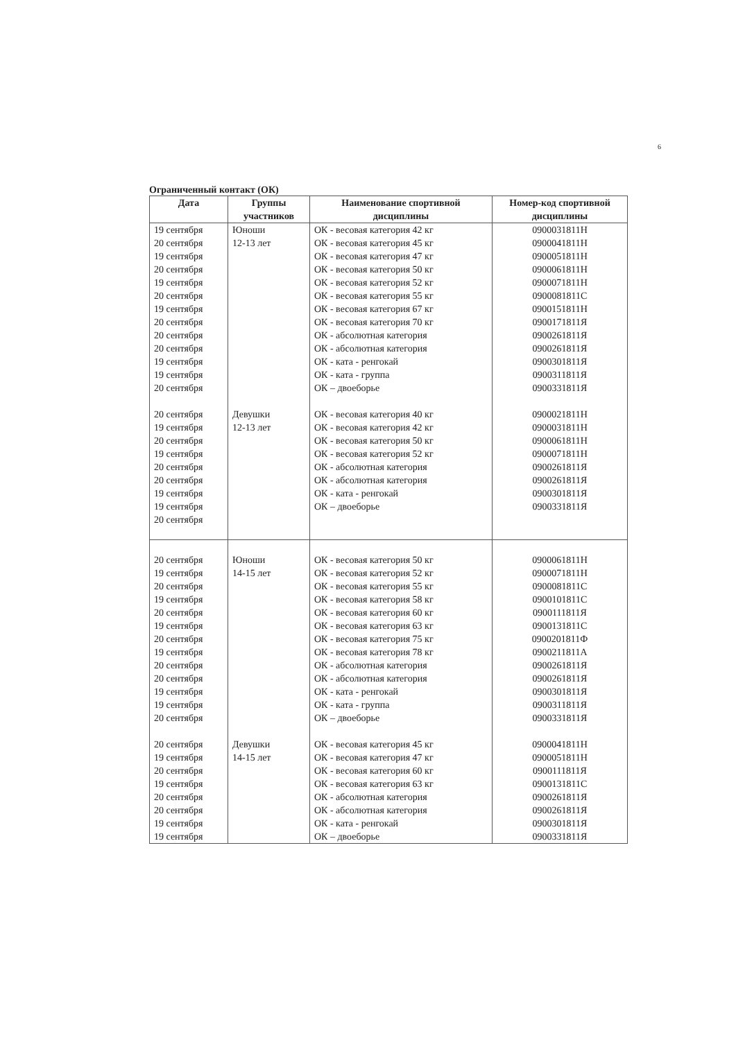6
Ограниченный контакт (ОК)
| Дата | Группы участников | Наименование спортивной дисциплины | Номер-код спортивной дисциплины |
| --- | --- | --- | --- |
| 19 сентября 20 сентября 19 сентября 20 сентября 19 сентября 20 сентября 19 сентября 20 сентября 20 сентября 20 сентября 19 сентября 19 сентября 20 сентября 20 сентября 19 сентября 20 сентября 19 сентября 20 сентября 20 сентября 19 сентября 19 сентября 20 сентября | Юноши 12-13 лет Девушки 12-13 лет | ОК - весовая категория 42 кг ОК - весовая категория 45 кг ОК - весовая категория 47 кг ОК - весовая категория 50 кг ОК - весовая категория 52 кг ОК - весовая категория 55 кг ОК - весовая категория 67 кг ОК - весовая категория 70 кг ОК - абсолютная категория ОК - абсолютная категория ОК - ката - ренгокай ОК - ката - группа ОК – двоеборье ОК - весовая категория 40 кг ОК - весовая категория 42 кг ОК - весовая категория 50 кг ОК - весовая категория 52 кг ОК - абсолютная категория ОК - абсолютная категория ОК - ката - ренгокай ОК – двоеборье | 0900031811Н 0900041811Н 0900051811Н 0900061811Н 0900071811Н 0900081811С 0900151811Н 0900171811Я 0900261811Я 0900261811Я 0900301811Я 0900311811Я 0900331811Я 0900021811Н 0900031811Н 0900061811Н 0900071811Н 0900261811Я 0900261811Я 0900301811Я 0900331811Я |
| 20 сентября 19 сентября 20 сентября 19 сентября 20 сентября 19 сентября 20 сентября 19 сентября 20 сентября 20 сентября 19 сентября 19 сентября 20 сентября 20 сентября 19 сентября 20 сентября 19 сентября 20 сентября 20 сентября 19 сентября 19 сентября | Юноши 14-15 лет Девушки 14-15 лет | ОК - весовая категория 50 кг ОК - весовая категория 52 кг ОК - весовая категория 55 кг ОК - весовая категория 58 кг ОК - весовая категория 60 кг ОК - весовая категория 63 кг ОК - весовая категория 75 кг ОК - весовая категория 78 кг ОК - абсолютная категория ОК - абсолютная категория ОК - ката - ренгокай ОК - ката - группа ОК – двоеборье ОК - весовая категория 45 кг ОК - весовая категория 47 кг ОК - весовая категория 60 кг ОК - весовая категория 63 кг ОК - абсолютная категория ОК - абсолютная категория ОК - ката - ренгокай ОК – двоеборье | 0900061811Н 0900071811Н 0900081811С 0900101811С 0900111811Я 0900131811С 0900201811Ф 0900211811А 0900261811Я 0900261811Я 0900301811Я 0900311811Я 0900331811Я 0900041811Н 0900051811Н 0900111811Я 0900131811С 0900261811Я 0900261811Я 0900301811Я 0900331811Я |